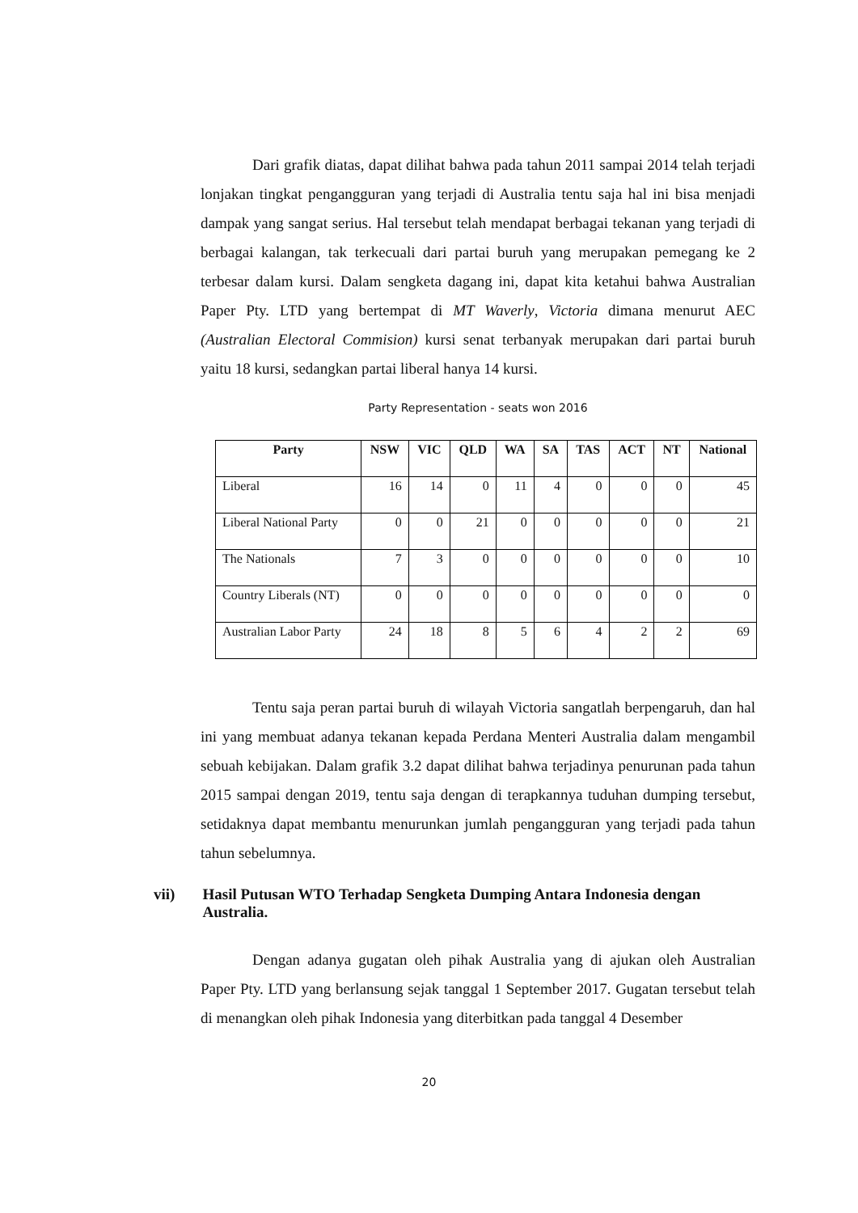Dari grafik diatas, dapat dilihat bahwa pada tahun 2011 sampai 2014 telah terjadi lonjakan tingkat pengangguran yang terjadi di Australia tentu saja hal ini bisa menjadi dampak yang sangat serius. Hal tersebut telah mendapat berbagai tekanan yang terjadi di berbagai kalangan, tak terkecuali dari partai buruh yang merupakan pemegang ke 2 terbesar dalam kursi. Dalam sengketa dagang ini, dapat kita ketahui bahwa Australian Paper Pty. LTD yang bertempat di MT Waverly, Victoria dimana menurut AEC (Australian Electoral Commision) kursi senat terbanyak merupakan dari partai buruh yaitu 18 kursi, sedangkan partai liberal hanya 14 kursi.
Party Representation - seats won 2016
| Party | NSW | VIC | QLD | WA | SA | TAS | ACT | NT | National |
| --- | --- | --- | --- | --- | --- | --- | --- | --- | --- |
| Liberal | 16 | 14 | 0 | 11 | 4 | 0 | 0 | 0 | 45 |
| Liberal National Party | 0 | 0 | 21 | 0 | 0 | 0 | 0 | 0 | 21 |
| The Nationals | 7 | 3 | 0 | 0 | 0 | 0 | 0 | 0 | 10 |
| Country Liberals (NT) | 0 | 0 | 0 | 0 | 0 | 0 | 0 | 0 | 0 |
| Australian Labor Party | 24 | 18 | 8 | 5 | 6 | 4 | 2 | 2 | 69 |
Tentu saja peran partai buruh di wilayah Victoria sangatlah berpengaruh, dan hal ini yang membuat adanya tekanan kepada Perdana Menteri Australia dalam mengambil sebuah kebijakan. Dalam grafik 3.2 dapat dilihat bahwa terjadinya penurunan pada tahun 2015 sampai dengan 2019, tentu saja dengan di terapkannya tuduhan dumping tersebut, setidaknya dapat membantu menurunkan jumlah pengangguran yang terjadi pada tahun tahun sebelumnya.
vii) Hasil Putusan WTO Terhadap Sengketa Dumping Antara Indonesia dengan Australia.
Dengan adanya gugatan oleh pihak Australia yang di ajukan oleh Australian Paper Pty. LTD yang berlansung sejak tanggal 1 September 2017. Gugatan tersebut telah di menangkan oleh pihak Indonesia yang diterbitkan pada tanggal 4 Desember
20